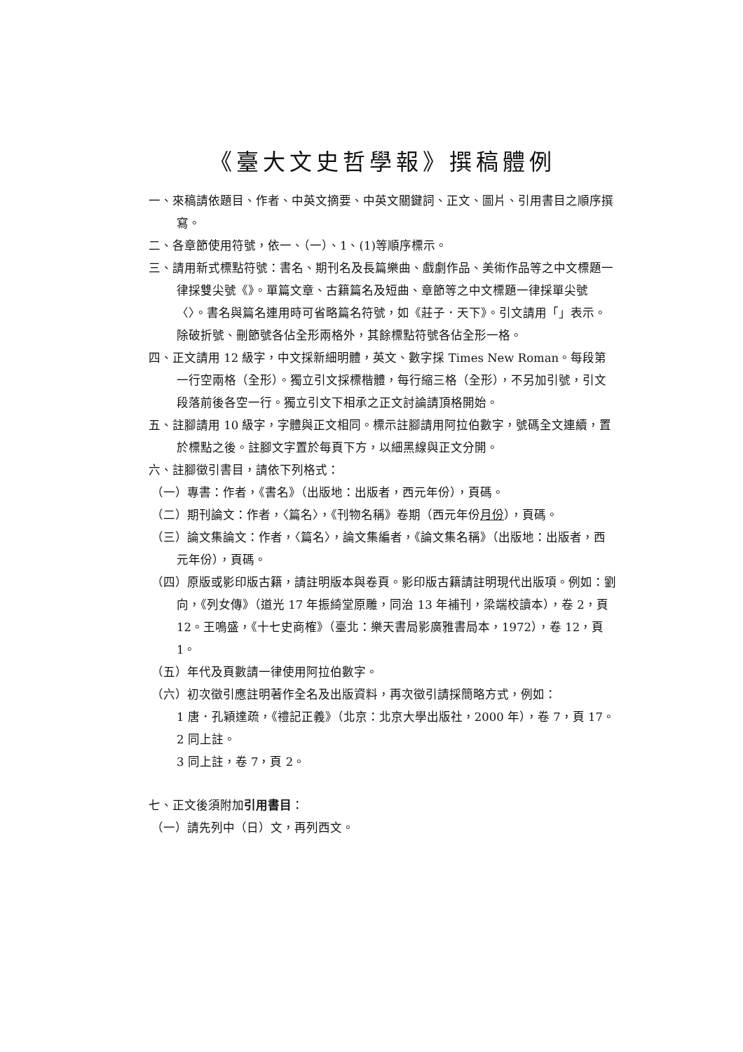《臺大文史哲學報》撰稿體例
一、來稿請依題目、作者、中英文摘要、中英文關鍵詞、正文、圖片、引用書目之順序撰寫。
二、各章節使用符號，依一、（一）、1、(1)等順序標示。
三、請用新式標點符號：書名、期刊名及長篇樂曲、戲劇作品、美術作品等之中文標題一律採雙尖號《》。單篇文章、古籍篇名及短曲、章節等之中文標題一律採單尖號〈〉。書名與篇名連用時可省略篇名符號，如《莊子．天下》。引文請用「」表示。除破折號、刪節號各佔全形兩格外，其餘標點符號各佔全形一格。
四、正文請用 12 級字，中文採新細明體，英文、數字採 Times New Roman。每段第一行空兩格（全形）。獨立引文採標楷體，每行縮三格（全形），不另加引號，引文段落前後各空一行。獨立引文下相承之正文討論請頂格開始。
五、註腳請用 10 級字，字體與正文相同。標示註腳請用阿拉伯數字，號碼全文連續，置於標點之後。註腳文字置於每頁下方，以細黑線與正文分開。
六、註腳徵引書目，請依下列格式：
（一）專書：作者，《書名》（出版地：出版者，西元年份），頁碼。
（二）期刊論文：作者，〈篇名〉，《刊物名稱》卷期（西元年份月份），頁碼。
（三）論文集論文：作者，〈篇名〉，論文集編者，《論文集名稱》（出版地：出版者，西元年份），頁碼。
（四）原版或影印版古籍，請註明版本與卷頁。影印版古籍請註明現代出版項。例如：劉向，《列女傳》（道光 17 年振綺堂原雕，同治 13 年補刊，梁端校讀本），卷 2，頁 12。王鳴盛，《十七史商榷》（臺北：樂天書局影廣雅書局本，1972），卷 12，頁 1。
（五）年代及頁數請一律使用阿拉伯數字。
（六）初次徵引應註明著作全名及出版資料，再次徵引請採簡略方式，例如：
1 唐．孔穎達疏，《禮記正義》（北京：北京大學出版社，2000 年），卷 7，頁 17。
2 同上註。
3 同上註，卷 7，頁 2。
七、正文後須附加引用書目：
（一）請先列中（日）文，再列西文。